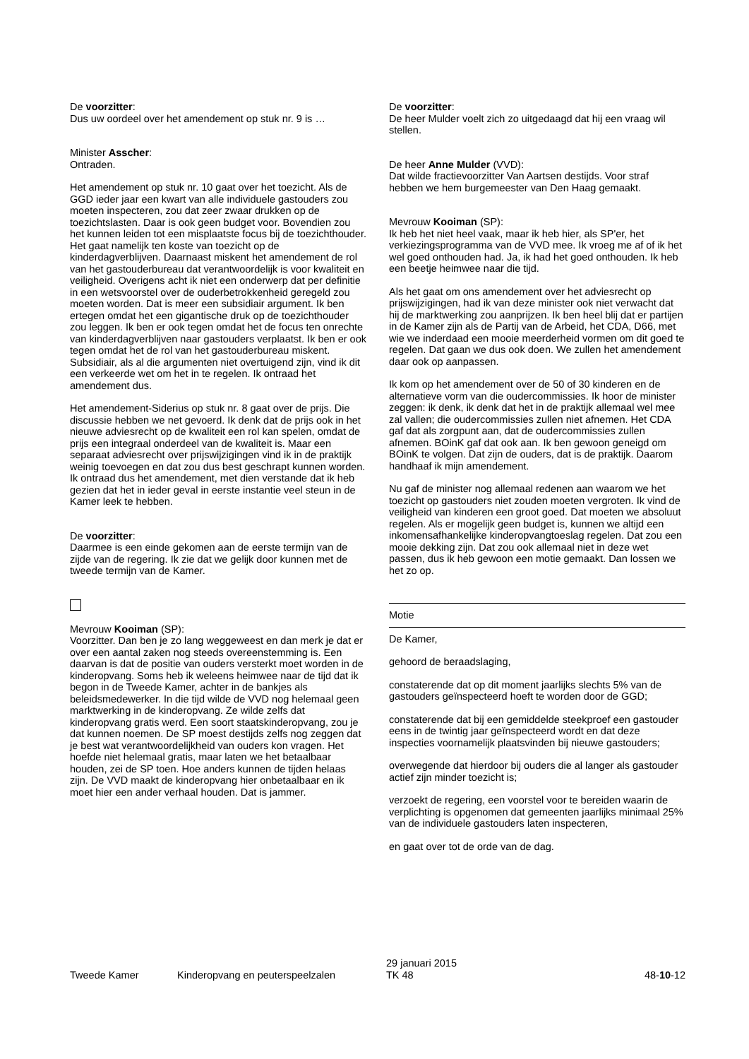De voorzitter:
Dus uw oordeel over het amendement op stuk nr. 9 is …
Minister Asscher:
Ontraden.
Het amendement op stuk nr. 10 gaat over het toezicht. Als de GGD ieder jaar een kwart van alle individuele gastouders zou moeten inspecteren, zou dat zeer zwaar drukken op de toezichtslasten. Daar is ook geen budget voor. Bovendien zou het kunnen leiden tot een misplaatste focus bij de toezichthouder. Het gaat namelijk ten koste van toezicht op de kinderdagverblijven. Daarnaast miskent het amendement de rol van het gastouderbureau dat verantwoordelijk is voor kwaliteit en veiligheid. Overigens acht ik niet een onderwerp dat per definitie in een wetsvoorstel over de ouderbetrokkenheid geregeld zou moeten worden. Dat is meer een subsidiair argument. Ik ben ertegen omdat het een gigantische druk op de toezichthouder zou leggen. Ik ben er ook tegen omdat het de focus ten onrechte van kinderdagverblijven naar gastouders verplaatst. Ik ben er ook tegen omdat het de rol van het gastouderbureau miskent. Subsidiair, als al die argumenten niet overtuigend zijn, vind ik dit een verkeerde wet om het in te regelen. Ik ontraad het amendement dus.
Het amendement-Siderius op stuk nr. 8 gaat over de prijs. Die discussie hebben we net gevoerd. Ik denk dat de prijs ook in het nieuwe adviesrecht op de kwaliteit een rol kan spelen, omdat de prijs een integraal onderdeel van de kwaliteit is. Maar een separaat adviesrecht over prijswijzigingen vind ik in de praktijk weinig toevoegen en dat zou dus best geschrapt kunnen worden. Ik ontraad dus het amendement, met dien verstande dat ik heb gezien dat het in ieder geval in eerste instantie veel steun in de Kamer leek te hebben.
De voorzitter:
Daarmee is een einde gekomen aan de eerste termijn van de zijde van de regering. Ik zie dat we gelijk door kunnen met de tweede termijn van de Kamer.
Mevrouw Kooiman (SP):
Voorzitter. Dan ben je zo lang weggeweest en dan merk je dat er over een aantal zaken nog steeds overeenstemming is. Een daarvan is dat de positie van ouders versterkt moet worden in de kinderopvang. Soms heb ik weleens heimwee naar de tijd dat ik begon in de Tweede Kamer, achter in de bankjes als beleidsmedewerker. In die tijd wilde de VVD nog helemaal geen marktwerking in de kinderopvang. Ze wilde zelfs dat kinderopvang gratis werd. Een soort staatskinderopvang, zou je dat kunnen noemen. De SP moest destijds zelfs nog zeggen dat je best wat verantwoordelijkheid van ouders kon vragen. Het hoefde niet helemaal gratis, maar laten we het betaalbaar houden, zei de SP toen. Hoe anders kunnen de tijden helaas zijn. De VVD maakt de kinderopvang hier onbetaalbaar en ik moet hier een ander verhaal houden. Dat is jammer.
De voorzitter:
De heer Mulder voelt zich zo uitgedaagd dat hij een vraag wil stellen.
De heer Anne Mulder (VVD):
Dat wilde fractievoorzitter Van Aartsen destijds. Voor straf hebben we hem burgemeester van Den Haag gemaakt.
Mevrouw Kooiman (SP):
Ik heb het niet heel vaak, maar ik heb hier, als SP'er, het verkiezingsprogramma van de VVD mee. Ik vroeg me af of ik het wel goed onthouden had. Ja, ik had het goed onthouden. Ik heb een beetje heimwee naar die tijd.
Als het gaat om ons amendement over het adviesrecht op prijswijzigingen, had ik van deze minister ook niet verwacht dat hij de marktwerking zou aanprijzen. Ik ben heel blij dat er partijen in de Kamer zijn als de Partij van de Arbeid, het CDA, D66, met wie we inderdaad een mooie meerderheid vormen om dit goed te regelen. Dat gaan we dus ook doen. We zullen het amendement daar ook op aanpassen.
Ik kom op het amendement over de 50 of 30 kinderen en de alternatieve vorm van die oudercommissies. Ik hoor de minister zeggen: ik denk, ik denk dat het in de praktijk allemaal wel mee zal vallen; die oudercommissies zullen niet afnemen. Het CDA gaf dat als zorgpunt aan, dat de oudercommissies zullen afnemen. BOinK gaf dat ook aan. Ik ben gewoon geneigd om BOinK te volgen. Dat zijn de ouders, dat is de praktijk. Daarom handhaaf ik mijn amendement.
Nu gaf de minister nog allemaal redenen aan waarom we het toezicht op gastouders niet zouden moeten vergroten. Ik vind de veiligheid van kinderen een groot goed. Dat moeten we absoluut regelen. Als er mogelijk geen budget is, kunnen we altijd een inkomensafhankelijke kinderopvangtoeslag regelen. Dat zou een mooie dekking zijn. Dat zou ook allemaal niet in deze wet passen, dus ik heb gewoon een motie gemaakt. Dan lossen we het zo op.
Motie
De Kamer,
gehoord de beraadslaging,
constaterende dat op dit moment jaarlijks slechts 5% van de gastouders geïnspecteerd hoeft te worden door de GGD;
constaterende dat bij een gemiddelde steekproef een gastouder eens in de twintig jaar geïnspecteerd wordt en dat deze inspecties voornamelijk plaatsvinden bij nieuwe gastouders;
overwegende dat hierdoor bij ouders die al langer als gastouder actief zijn minder toezicht is;
verzoekt de regering, een voorstel voor te bereiden waarin de verplichting is opgenomen dat gemeenten jaarlijks minimaal 25% van de individuele gastouders laten inspecteren,
en gaat over tot de orde van de dag.
Tweede Kamer
Kinderopvang en peuterspeelzalen
29 januari 2015
TK 48
48-10-12